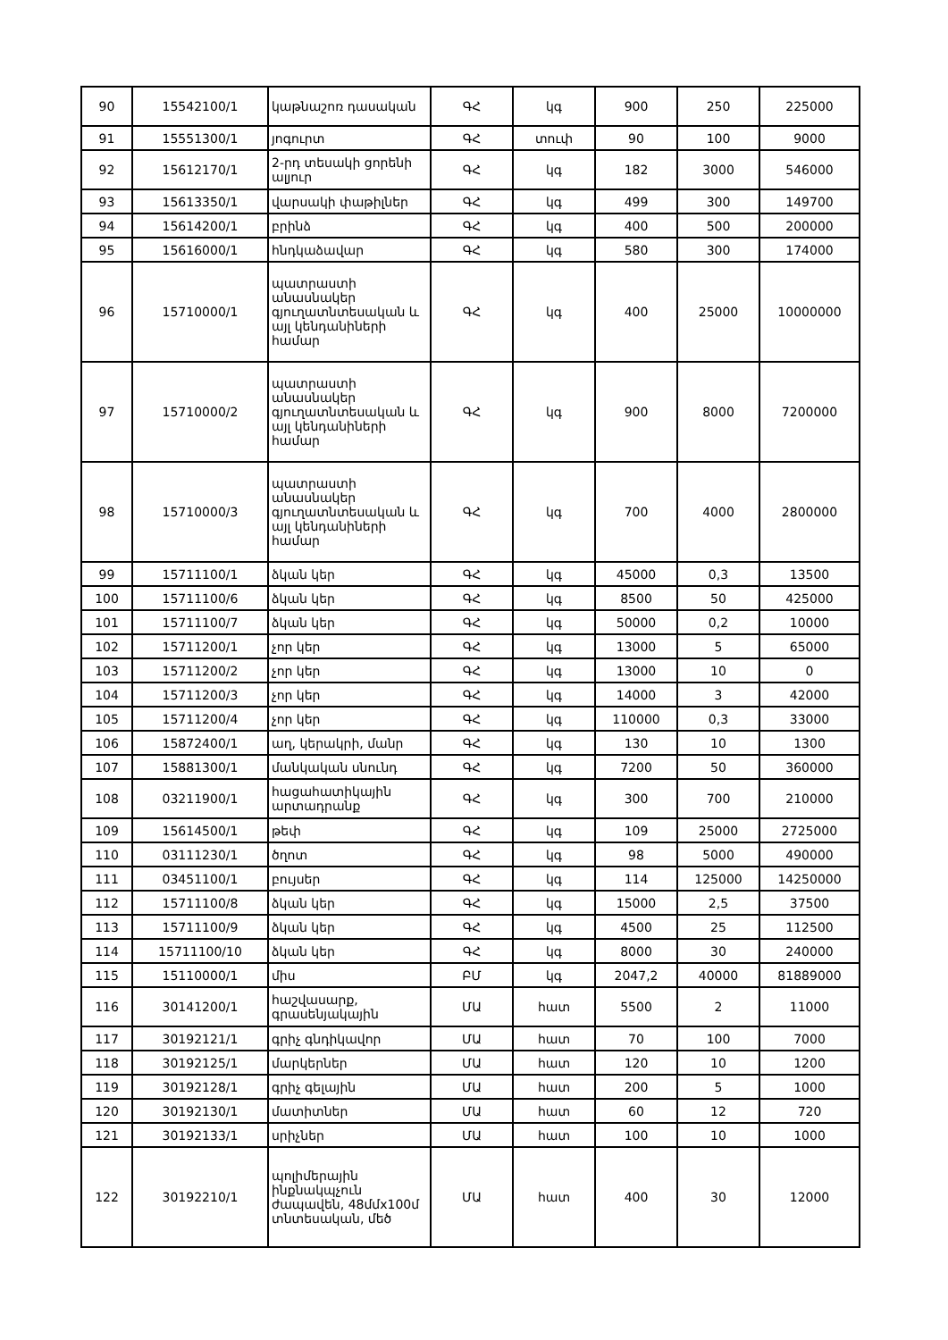| 90 | 15542100/1 | կաթնաշոռ դասական | ԳՀ | կգ | 900 | 250 | 225000 |
| 91 | 15551300/1 | յոգուրտ | ԳՀ | տուփ | 90 | 100 | 9000 |
| 92 | 15612170/1 | 2-րդ տեսակի ցորենի ալյուր | ԳՀ | կգ | 182 | 3000 | 546000 |
| 93 | 15613350/1 | վարսակի փաթիլներ | ԳՀ | կգ | 499 | 300 | 149700 |
| 94 | 15614200/1 | բրինձ | ԳՀ | կգ | 400 | 500 | 200000 |
| 95 | 15616000/1 | հնդկաձավար | ԳՀ | կգ | 580 | 300 | 174000 |
| 96 | 15710000/1 | պատրաստի անասնակեր գյուղատնտեսական և այլ կենդանիների համար | ԳՀ | կգ | 400 | 25000 | 10000000 |
| 97 | 15710000/2 | պատրաստի անասնակեր գյուղատնտեսական և այլ կենդանիների համար | ԳՀ | կգ | 900 | 8000 | 7200000 |
| 98 | 15710000/3 | պատրաստի անասնակեր գյուղատնտեսական և այլ կենդանիների համար | ԳՀ | կգ | 700 | 4000 | 2800000 |
| 99 | 15711100/1 | ձկան կեր | ԳՀ | կգ | 45000 | 0,3 | 13500 |
| 100 | 15711100/6 | ձկան կեր | ԳՀ | կգ | 8500 | 50 | 425000 |
| 101 | 15711100/7 | ձկան կեր | ԳՀ | կգ | 50000 | 0,2 | 10000 |
| 102 | 15711200/1 | չոր կեր | ԳՀ | կգ | 13000 | 5 | 65000 |
| 103 | 15711200/2 | չոր կեր | ԳՀ | կգ | 13000 | 10 | 0 |
| 104 | 15711200/3 | չոր կեր | ԳՀ | կգ | 14000 | 3 | 42000 |
| 105 | 15711200/4 | չոր կեր | ԳՀ | կգ | 110000 | 0,3 | 33000 |
| 106 | 15872400/1 | աղ, կերակրի, մանր | ԳՀ | կգ | 130 | 10 | 1300 |
| 107 | 15881300/1 | մանկական սնունդ | ԳՀ | կգ | 7200 | 50 | 360000 |
| 108 | 03211900/1 | հացահատիկային արտադրանք | ԳՀ | կգ | 300 | 700 | 210000 |
| 109 | 15614500/1 | թեփ | ԳՀ | կգ | 109 | 25000 | 2725000 |
| 110 | 03111230/1 | ծղոտ | ԳՀ | կգ | 98 | 5000 | 490000 |
| 111 | 03451100/1 | բույսեր | ԳՀ | կգ | 114 | 125000 | 14250000 |
| 112 | 15711100/8 | ձկան կեր | ԳՀ | կգ | 15000 | 2,5 | 37500 |
| 113 | 15711100/9 | ձկան կեր | ԳՀ | կգ | 4500 | 25 | 112500 |
| 114 | 15711100/10 | ձկան կեր | ԳՀ | կգ | 8000 | 30 | 240000 |
| 115 | 15110000/1 | միս | ԲՄ | կգ | 2047,2 | 40000 | 81889000 |
| 116 | 30141200/1 | հաշվասարք, գրասենյակային | ՄԱ | հատ | 5500 | 2 | 11000 |
| 117 | 30192121/1 | գրիչ գնդիկավոր | ՄԱ | հատ | 70 | 100 | 7000 |
| 118 | 30192125/1 | մարկերներ | ՄԱ | հատ | 120 | 10 | 1200 |
| 119 | 30192128/1 | գրիչ գելային | ՄԱ | հատ | 200 | 5 | 1000 |
| 120 | 30192130/1 | մատիտներ | ՄԱ | հատ | 60 | 12 | 720 |
| 121 | 30192133/1 | սրիչներ | ՄԱ | հատ | 100 | 10 | 1000 |
| 122 | 30192210/1 | պոլիմերային ինքնակպչուն ժապավեն, 48մմx100մ տնտեսական, մեծ | ՄԱ | հատ | 400 | 30 | 12000 |